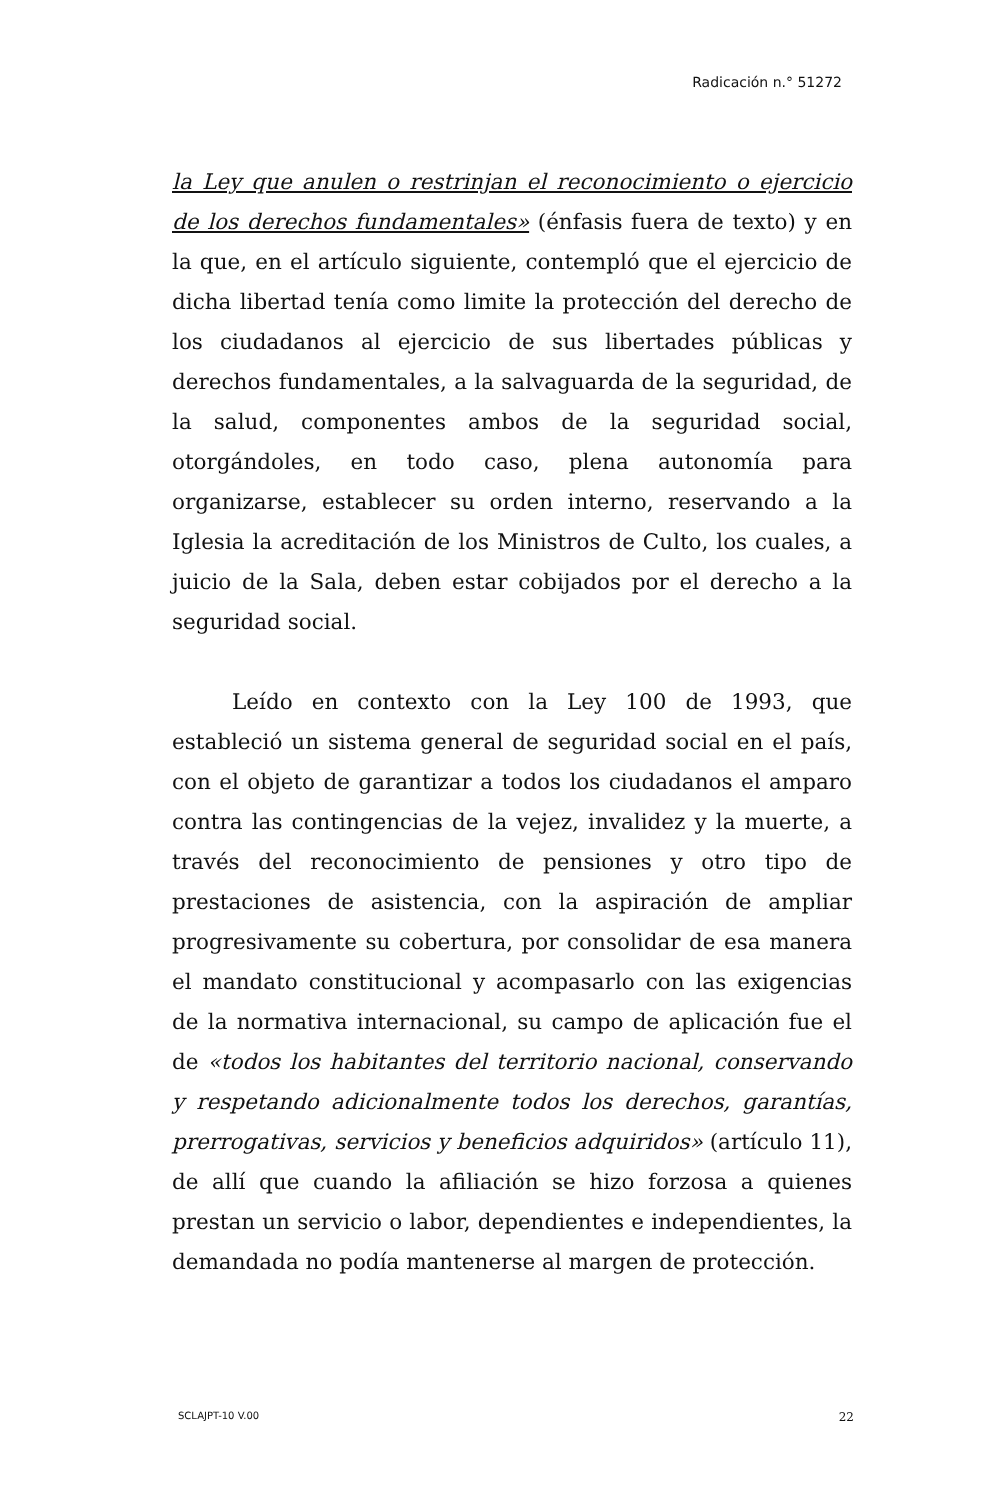Radicación n.° 51272
la Ley que anulen o restrinjan el reconocimiento o ejercicio de los derechos fundamentales» (énfasis fuera de texto) y en la que, en el artículo siguiente, contempló que el ejercicio de dicha libertad tenía como limite la protección del derecho de los ciudadanos al ejercicio de sus libertades públicas y derechos fundamentales, a la salvaguarda de la seguridad, de la salud, componentes ambos de la seguridad social, otorgándoles, en todo caso, plena autonomía para organizarse, establecer su orden interno, reservando a la Iglesia la acreditación de los Ministros de Culto, los cuales, a juicio de la Sala, deben estar cobijados por el derecho a la seguridad social.
Leído en contexto con la Ley 100 de 1993, que estableció un sistema general de seguridad social en el país, con el objeto de garantizar a todos los ciudadanos el amparo contra las contingencias de la vejez, invalidez y la muerte, a través del reconocimiento de pensiones y otro tipo de prestaciones de asistencia, con la aspiración de ampliar progresivamente su cobertura, por consolidar de esa manera el mandato constitucional y acompasarlo con las exigencias de la normativa internacional, su campo de aplicación fue el de «todos los habitantes del territorio nacional, conservando y respetando adicionalmente todos los derechos, garantías, prerrogativas, servicios y beneficios adquiridos» (artículo 11), de allí que cuando la afiliación se hizo forzosa a quienes prestan un servicio o labor, dependientes e independientes, la demandada no podía mantenerse al margen de protección.
SCLAJPT-10 V.00 22